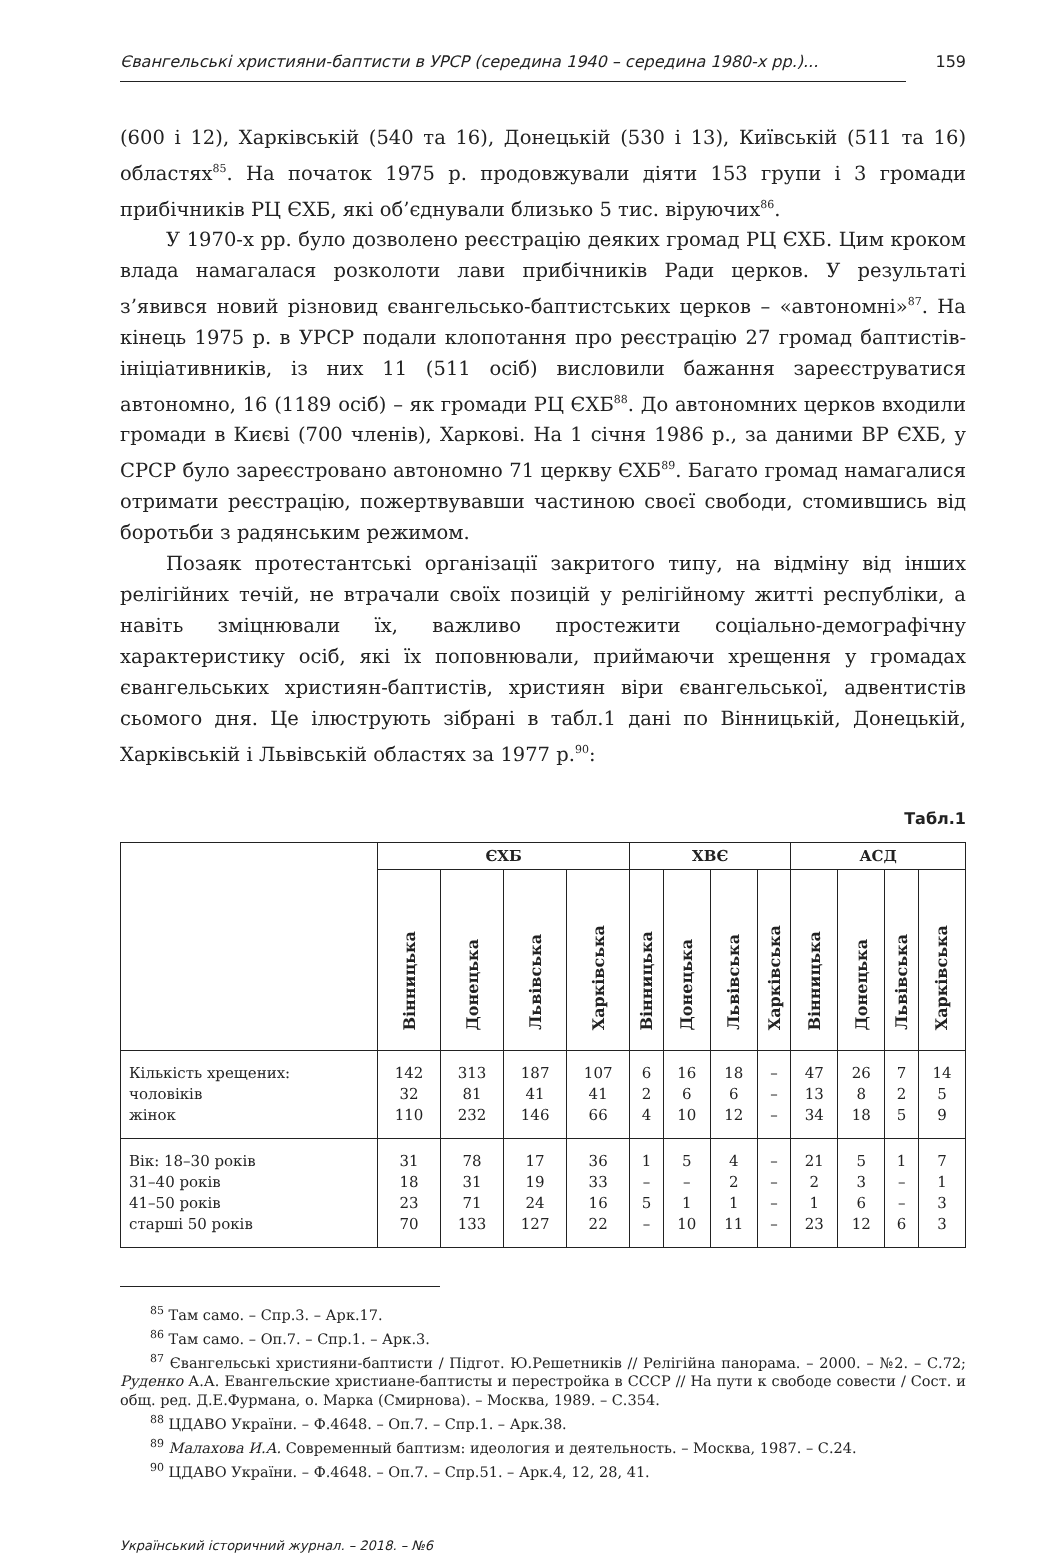Євангельські християни-баптисти в УРСР (середина 1940 – середина 1980-х рр.)... 159
(600 і 12), Харківській (540 та 16), Донецькій (530 і 13), Київській (511 та 16) областях<sup>85</sup>. На початок 1975 р. продовжували діяти 153 групи і 3 громади прибічників РЦ ЄХБ, які об’єднували близько 5 тис. віруючих<sup>86</sup>.
У 1970-х рр. було дозволено реєстрацію деяких громад РЦ ЄХБ. Цим кроком влада намагалася розколоти лави прибічників Ради церков. У результаті з’явився новий різновид євангельсько-баптистських церков – «автономні»<sup>87</sup>. На кінець 1975 р. в УРСР подали клопотання про реєстрацію 27 громад баптистів-ініціативників, із них 11 (511 осіб) висловили бажання зареєструватися автономно, 16 (1189 осіб) – як громади РЦ ЄХБ<sup>88</sup>. До автономних церков входили громади в Києві (700 членів), Харкові. На 1 січня 1986 р., за даними ВР ЄХБ, у СРСР було зареєстровано автономно 71 церкву ЄХБ<sup>89</sup>. Багато громад намагалися отримати реєстрацію, пожертвувавши частиною своєї свободи, стомившись від боротьби з радянським режимом.
Позаяк протестантські організації закритого типу, на відміну від інших релігійних течій, не втрачали своїх позицій у релігійному житті республіки, а навіть зміцнювали їх, важливо простежити соціально-демографічну характеристику осіб, які їх поповнювали, приймаючи хрещення у громадах євангельських християн-баптистів, християн віри євангельської, адвентистів сьомого дня. Це ілюструють зібрані в табл.1 дані по Вінницькій, Донецькій, Харківській і Львівській областях за 1977 р.<sup>90</sup>:
Табл.1
| | ЄХБ | | | | ХВЄ | | | | АСД | | | |
| --- | --- | --- | --- | --- | --- | --- | --- | --- | --- | --- | --- | --- |
| | Вінницька | Донецька | Львівська | Харківська | Вінницька | Донецька | Львівська | Харківська | Вінницька | Донецька | Львівська | Харківська |
| Кількість хрещених: чоловіків жінок | 142 32 110 | 313 81 232 | 187 41 146 | 107 41 66 | 6 2 4 | 16 6 10 | 18 6 12 | – – – | 47 13 34 | 26 8 18 | 7 2 5 | 14 5 9 |
| Вік: 18–30 років 31–40 років 41–50 років старші 50 років | 31 18 23 70 | 78 31 71 133 | 17 19 24 127 | 36 33 16 22 | 1 – 5 – | 5 – 1 10 | 4 2 1 11 | – – – – | 21 2 1 23 | 5 3 6 12 | 1 – – 6 | 7 1 3 3 |
<sup>85</sup> Там само. – Спр.3. – Арк.17.
<sup>86</sup> Там само. – Оп.7. – Спр.1. – Арк.3.
<sup>87</sup> Євангельські християни-баптисти / Підгот. Ю.Решетників // Релігійна панорама. – 2000. – №2. – С.72; Руденко А.А. Евангельские христиане-баптисты и перестройка в СССР // На пути к свободе совести / Сост. и общ. ред. Д.Е.Фурмана, о. Марка (Смирнова). – Москва, 1989. – С.354.
<sup>88</sup> ЦДАВО України. – Ф.4648. – Оп.7. – Спр.1. – Арк.38.
<sup>89</sup> Малахова И.А. Современный баптизм: идеология и деятельность. – Москва, 1987. – С.24.
<sup>90</sup> ЦДАВО України. – Ф.4648. – Оп.7. – Спр.51. – Арк.4, 12, 28, 41.
Український історичний журнал. – 2018. – №6